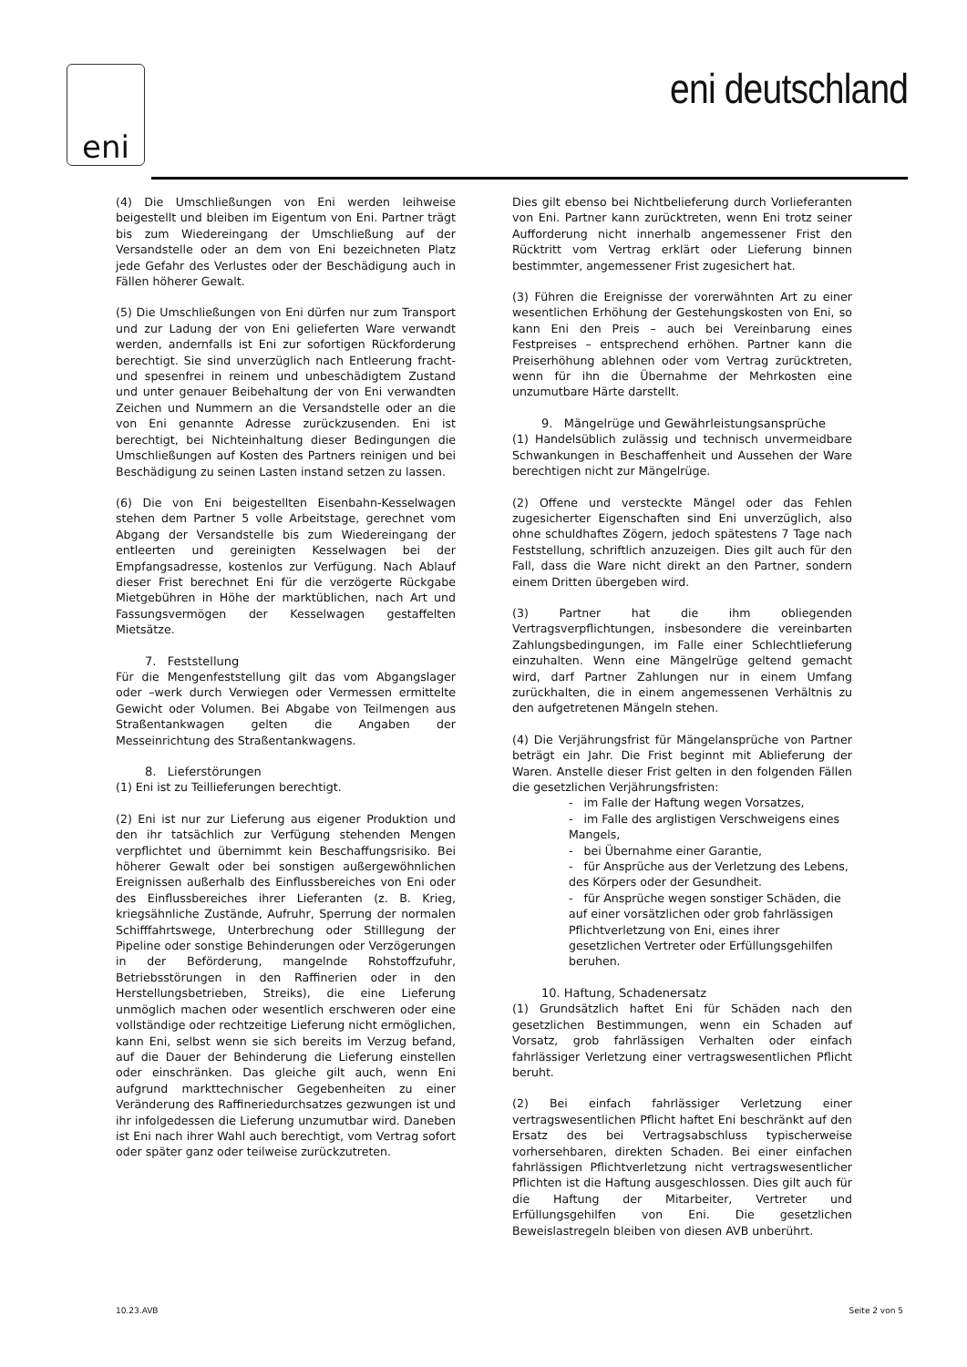eni
eni deutschland
(4) Die Umschließungen von Eni werden leihweise beigestellt und bleiben im Eigentum von Eni. Partner trägt bis zum Wiedereingang der Umschließung auf der Versandstelle oder an dem von Eni bezeichneten Platz jede Gefahr des Verlustes oder der Beschädigung auch in Fällen höherer Gewalt.
(5) Die Umschließungen von Eni dürfen nur zum Transport und zur Ladung der von Eni gelieferten Ware verwandt werden, andernfalls ist Eni zur sofortigen Rückforderung berechtigt. Sie sind unverzüglich nach Entleerung fracht- und spesenfrei in reinem und unbeschädigtem Zustand und unter genauer Beibehaltung der von Eni verwandten Zeichen und Nummern an die Versandstelle oder an die von Eni genannte Adresse zurückzusenden. Eni ist berechtigt, bei Nichteinhaltung dieser Bedingungen die Umschließungen auf Kosten des Partners reinigen und bei Beschädigung zu seinen Lasten instand setzen zu lassen.
(6) Die von Eni beigestellten Eisenbahn-Kesselwagen stehen dem Partner 5 volle Arbeitstage, gerechnet vom Abgang der Versandstelle bis zum Wiedereingang der entleerten und gereinigten Kesselwagen bei der Empfangsadresse, kostenlos zur Verfügung. Nach Ablauf dieser Frist berechnet Eni für die verzögerte Rückgabe Mietgebühren in Höhe der marktüblichen, nach Art und Fassungsvermögen der Kesselwagen gestaffelten Mietsätze.
7. Feststellung
Für die Mengenfeststellung gilt das vom Abgangslager oder –werk durch Verwiegen oder Vermessen ermittelte Gewicht oder Volumen. Bei Abgabe von Teilmengen aus Straßentankwagen gelten die Angaben der Messeinrichtung des Straßentankwagens.
8. Lieferstörungen
(1) Eni ist zu Teillieferungen berechtigt.
(2) Eni ist nur zur Lieferung aus eigener Produktion und den ihr tatsächlich zur Verfügung stehenden Mengen verpflichtet und übernimmt kein Beschaffungsrisiko. Bei höherer Gewalt oder bei sonstigen außergewöhnlichen Ereignissen außerhalb des Einflussbereiches von Eni oder des Einflussbereiches ihrer Lieferanten (z. B. Krieg, kriegsähnliche Zustände, Aufruhr, Sperrung der normalen Schifffahrtswege, Unterbrechung oder Stilllegung der Pipeline oder sonstige Behinderungen oder Verzögerungen in der Beförderung, mangelnde Rohstoffzufuhr, Betriebsstörungen in den Raffinerien oder in den Herstellungsbetrieben, Streiks), die eine Lieferung unmöglich machen oder wesentlich erschweren oder eine vollständige oder rechtzeitige Lieferung nicht ermöglichen, kann Eni, selbst wenn sie sich bereits im Verzug befand, auf die Dauer der Behinderung die Lieferung einstellen oder einschränken. Das gleiche gilt auch, wenn Eni aufgrund markttechnischer Gegebenheiten zu einer Veränderung des Raffineriedurchsatzes gezwungen ist und ihr infolgedessen die Lieferung unzumutbar wird. Daneben ist Eni nach ihrer Wahl auch berechtigt, vom Vertrag sofort oder später ganz oder teilweise zurückzutreten.
Dies gilt ebenso bei Nichtbelieferung durch Vorlieferanten von Eni. Partner kann zurücktreten, wenn Eni trotz seiner Aufforderung nicht innerhalb angemessener Frist den Rücktritt vom Vertrag erklärt oder Lieferung binnen bestimmter, angemessener Frist zugesichert hat.
(3) Führen die Ereignisse der vorerwähnten Art zu einer wesentlichen Erhöhung der Gestehungskosten von Eni, so kann Eni den Preis – auch bei Vereinbarung eines Festpreises – entsprechend erhöhen. Partner kann die Preiserhöhung ablehnen oder vom Vertrag zurücktreten, wenn für ihn die Übernahme der Mehrkosten eine unzumutbare Härte darstellt.
9. Mängelrüge und Gewährleistungsansprüche
(1) Handelsüblich zulässig und technisch unvermeidbare Schwankungen in Beschaffenheit und Aussehen der Ware berechtigen nicht zur Mängelrüge.
(2) Offene und versteckte Mängel oder das Fehlen zugesicherter Eigenschaften sind Eni unverzüglich, also ohne schuldhaftes Zögern, jedoch spätestens 7 Tage nach Feststellung, schriftlich anzuzeigen. Dies gilt auch für den Fall, dass die Ware nicht direkt an den Partner, sondern einem Dritten übergeben wird.
(3) Partner hat die ihm obliegenden Vertragsverpflichtungen, insbesondere die vereinbarten Zahlungsbedingungen, im Falle einer Schlechtlieferung einzuhalten. Wenn eine Mängelrüge geltend gemacht wird, darf Partner Zahlungen nur in einem Umfang zurückhalten, die in einem angemessenen Verhältnis zu den aufgetretenen Mängeln stehen.
(4) Die Verjährungsfrist für Mängelansprüche von Partner beträgt ein Jahr. Die Frist beginnt mit Ablieferung der Waren. Anstelle dieser Frist gelten in den folgenden Fällen die gesetzlichen Verjährungsfristen:
- im Falle der Haftung wegen Vorsatzes,
- im Falle des arglistigen Verschweigens eines Mangels,
- bei Übernahme einer Garantie,
- für Ansprüche aus der Verletzung des Lebens, des Körpers oder der Gesundheit.
- für Ansprüche wegen sonstiger Schäden, die auf einer vorsätzlichen oder grob fahrlässigen Pflichtverletzung von Eni, eines ihrer gesetzlichen Vertreter oder Erfüllungsgehilfen beruhen.
10. Haftung, Schadenersatz
(1) Grundsätzlich haftet Eni für Schäden nach den gesetzlichen Bestimmungen, wenn ein Schaden auf Vorsatz, grob fahrlässigen Verhalten oder einfach fahrlässiger Verletzung einer vertragswesentlichen Pflicht beruht.
(2) Bei einfach fahrlässiger Verletzung einer vertragswesentlichen Pflicht haftet Eni beschränkt auf den Ersatz des bei Vertragsabschluss typischerweise vorhersehbaren, direkten Schaden. Bei einer einfachen fahrlässigen Pflichtverletzung nicht vertragswesentlicher Pflichten ist die Haftung ausgeschlossen. Dies gilt auch für die Haftung der Mitarbeiter, Vertreter und Erfüllungsgehilfen von Eni. Die gesetzlichen Beweislastregeln bleiben von diesen AVB unberührt.
10.23.AVB Seite 2 von 5